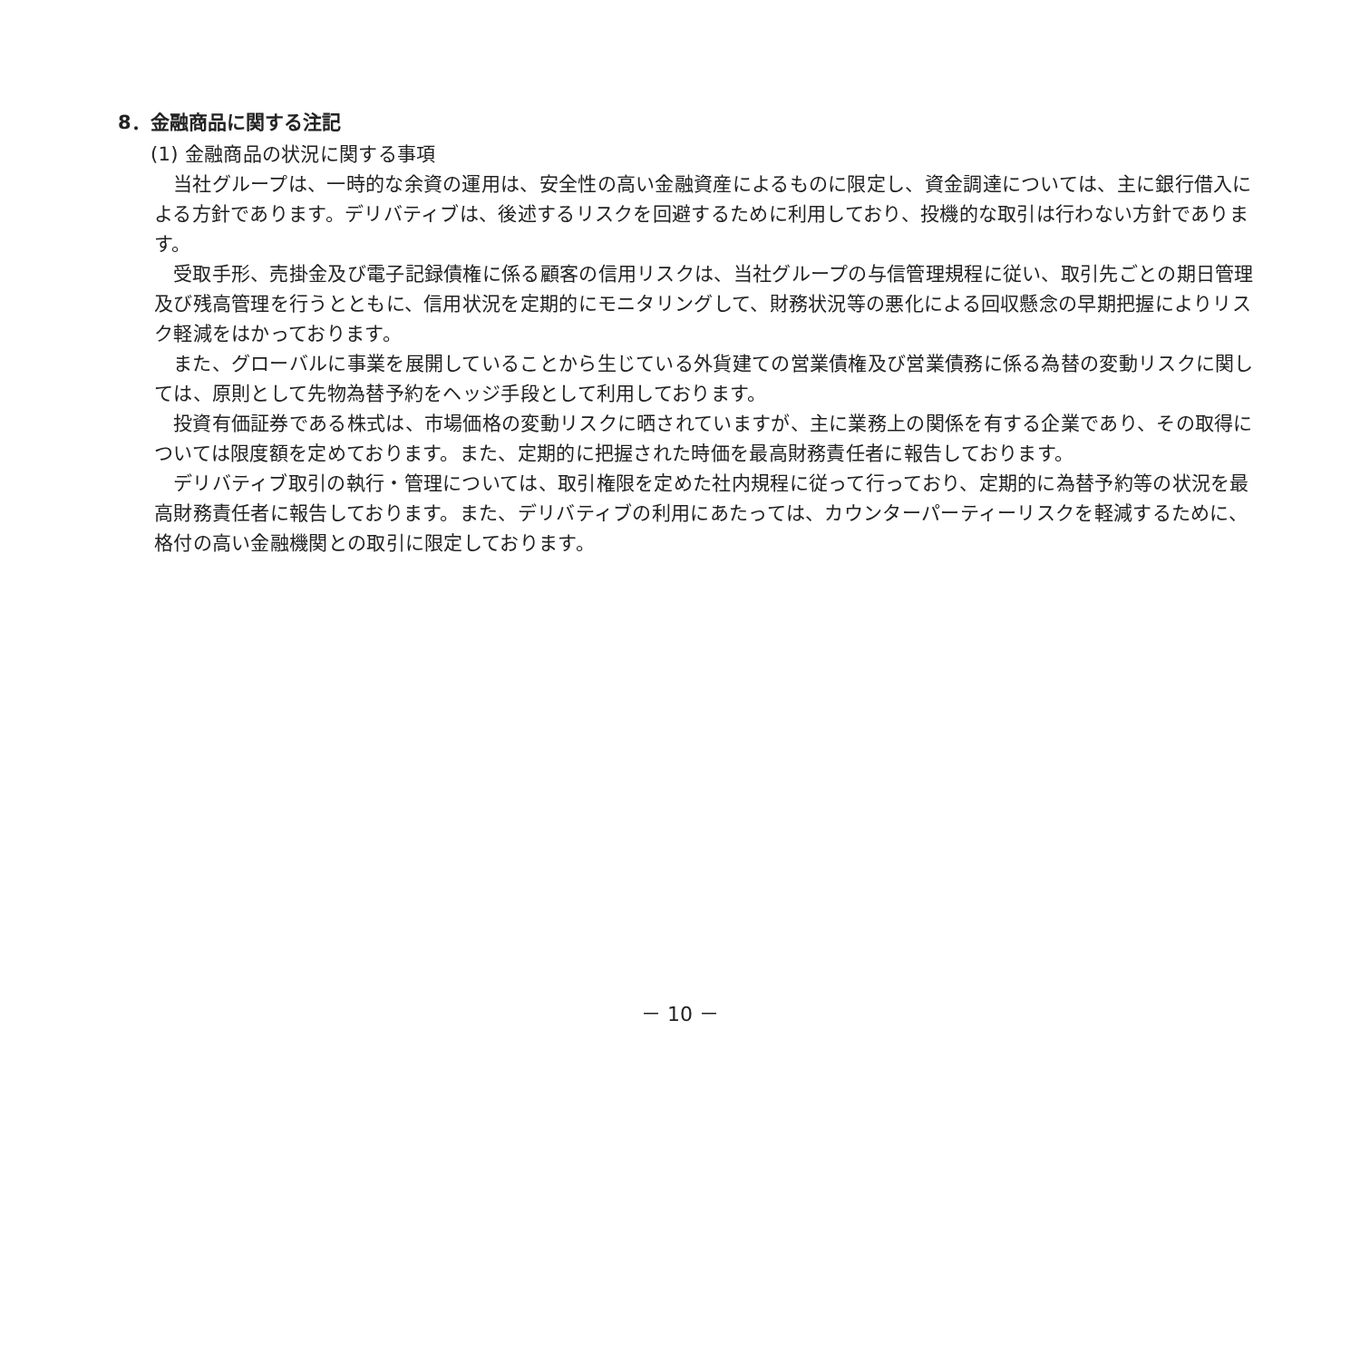8．金融商品に関する注記
(1) 金融商品の状況に関する事項
当社グループは、一時的な余資の運用は、安全性の高い金融資産によるものに限定し、資金調達については、主に銀行借入による方針であります。デリバティブは、後述するリスクを回避するために利用しており、投機的な取引は行わない方針であります。
受取手形、売掛金及び電子記録債権に係る顧客の信用リスクは、当社グループの与信管理規程に従い、取引先ごとの期日管理及び残高管理を行うとともに、信用状況を定期的にモニタリングして、財務状況等の悪化による回収懸念の早期把握によりリスク軽減をはかっております。
また、グローバルに事業を展開していることから生じている外貨建ての営業債権及び営業債務に係る為替の変動リスクに関しては、原則として先物為替予約をヘッジ手段として利用しております。
投資有価証券である株式は、市場価格の変動リスクに晒されていますが、主に業務上の関係を有する企業であり、その取得については限度額を定めております。また、定期的に把握された時価を最高財務責任者に報告しております。
デリバティブ取引の執行・管理については、取引権限を定めた社内規程に従って行っており、定期的に為替予約等の状況を最高財務責任者に報告しております。また、デリバティブの利用にあたっては、カウンターパーティーリスクを軽減するために、格付の高い金融機関との取引に限定しております。
－ 10 －